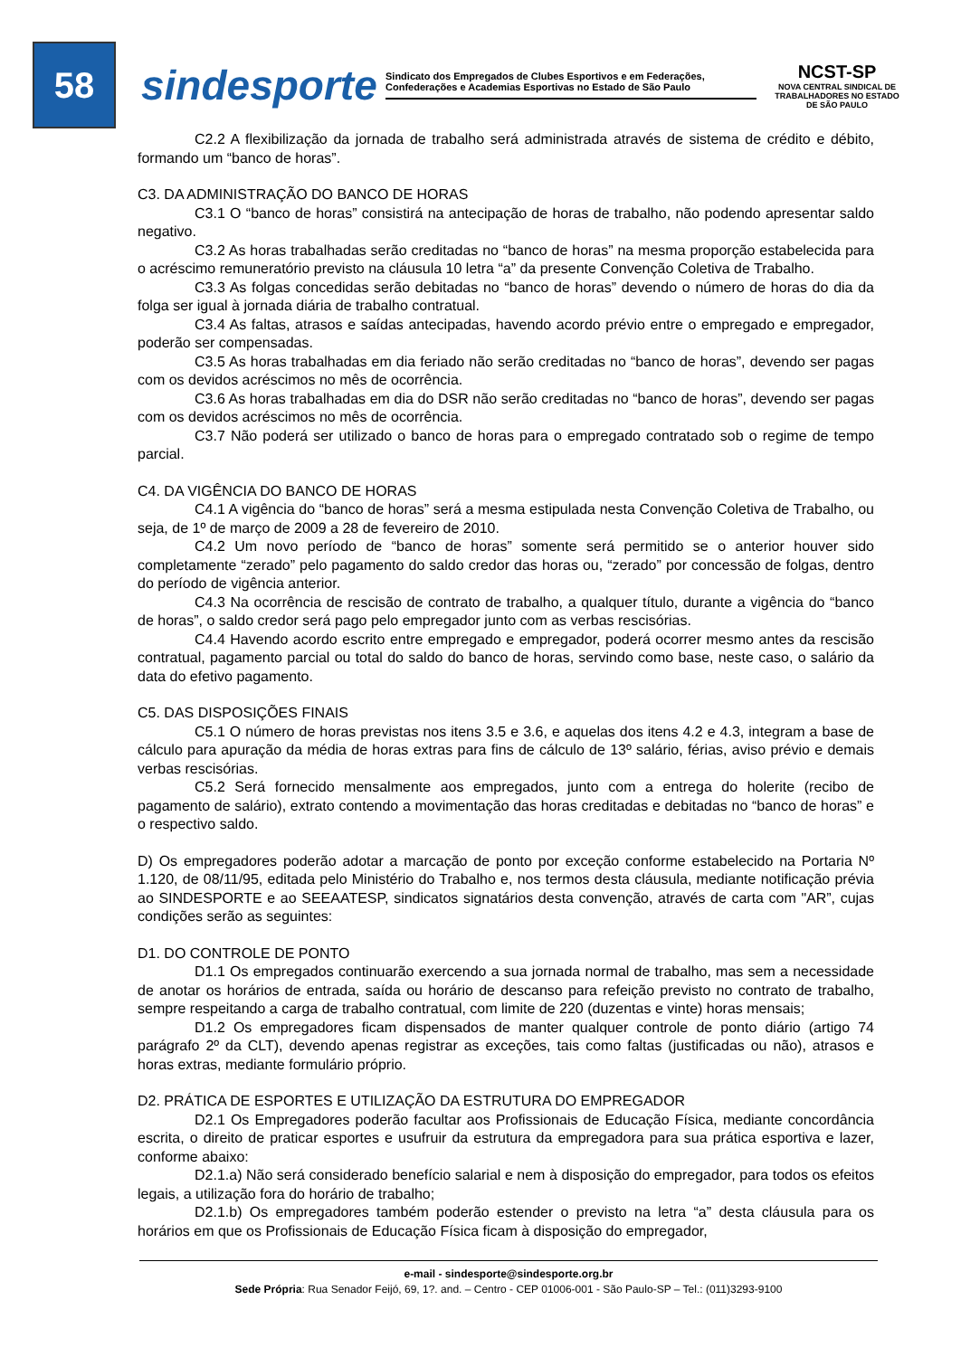58
sindesporte
Sindicato dos Empregados de Clubes Esportivos e em Federações, Confederações e Academias Esportivas no Estado de São Paulo
NCST-SP
NOVA CENTRAL SINDICAL DE TRABALHADORES NO ESTADO DE SÃO PAULO
C2.2 A flexibilização da jornada de trabalho será administrada através de sistema de crédito e débito, formando um “banco de horas”.
C3. DA ADMINISTRAÇÃO DO BANCO DE HORAS
C3.1 O “banco de horas” consistirá na antecipação de horas de trabalho, não podendo apresentar saldo negativo.
C3.2 As horas trabalhadas serão creditadas no “banco de horas” na mesma proporção estabelecida para o acréscimo remuneratório previsto na cláusula 10 letra “a” da presente Convenção Coletiva de Trabalho.
C3.3 As folgas concedidas serão debitadas no “banco de horas” devendo o número de horas do dia da folga ser igual à jornada diária de trabalho contratual.
C3.4 As faltas, atrasos e saídas antecipadas, havendo acordo prévio entre o empregado e empregador, poderão ser compensadas.
C3.5 As horas trabalhadas em dia feriado não serão creditadas no “banco de horas”, devendo ser pagas com os devidos acréscimos no mês de ocorrência.
C3.6 As horas trabalhadas em dia do DSR não serão creditadas no “banco de horas”, devendo ser pagas com os devidos acréscimos no mês de ocorrência.
C3.7 Não poderá ser utilizado o banco de horas para o empregado contratado sob o regime de tempo parcial.
C4. DA VIGÊNCIA DO BANCO DE HORAS
C4.1 A vigência do “banco de horas” será a mesma estipulada nesta Convenção Coletiva de Trabalho, ou seja, de 1º de março de 2009 a 28 de fevereiro de 2010.
C4.2 Um novo período de “banco de horas” somente será permitido se o anterior houver sido completamente “zerado” pelo pagamento do saldo credor das horas ou, “zerado” por concessão de folgas, dentro do período de vigência anterior.
C4.3 Na ocorrência de rescisão de contrato de trabalho, a qualquer título, durante a vigência do “banco de horas”, o saldo credor será pago pelo empregador junto com as verbas rescisórias.
C4.4 Havendo acordo escrito entre empregado e empregador, poderá ocorrer mesmo antes da rescisão contratual, pagamento parcial ou total do saldo do banco de horas, servindo como base, neste caso, o salário da data do efetivo pagamento.
C5. DAS DISPOSIÇÕES FINAIS
C5.1 O número de horas previstas nos itens 3.5 e 3.6, e aquelas dos itens 4.2 e 4.3, integram a base de cálculo para apuração da média de horas extras para fins de cálculo de 13º salário, férias, aviso prévio e demais verbas rescisórias.
C5.2 Será fornecido mensalmente aos empregados, junto com a entrega do holerite (recibo de pagamento de salário), extrato contendo a movimentação das horas creditadas e debitadas no “banco de horas” e o respectivo saldo.
D) Os empregadores poderão adotar a marcação de ponto por exceção conforme estabelecido na Portaria Nº 1.120, de 08/11/95, editada pelo Ministério do Trabalho e, nos termos desta cláusula, mediante notificação prévia ao SINDESPORTE e ao SEEAATESP, sindicatos signatários desta convenção, através de carta com "AR”, cujas condições serão as seguintes:
D1. DO CONTROLE DE PONTO
D1.1 Os empregados continuarão exercendo a sua jornada normal de trabalho, mas sem a necessidade de anotar os horários de entrada, saída ou horário de descanso para refeição previsto no contrato de trabalho, sempre respeitando a carga de trabalho contratual, com limite de 220 (duzentas e vinte) horas mensais;
D1.2 Os empregadores ficam dispensados de manter qualquer controle de ponto diário (artigo 74 parágrafo 2º da CLT), devendo apenas registrar as exceções, tais como faltas (justificadas ou não), atrasos e horas extras, mediante formulário próprio.
D2. PRÁTICA DE ESPORTES E UTILIZAÇÃO DA ESTRUTURA DO EMPREGADOR
D2.1 Os Empregadores poderão facultar aos Profissionais de Educação Física, mediante concordância escrita, o direito de praticar esportes e usufruir da estrutura da empregadora para sua prática esportiva e lazer, conforme abaixo:
D2.1.a) Não será considerado benefício salarial e nem à disposição do empregador, para todos os efeitos legais, a utilização fora do horário de trabalho;
D2.1.b) Os empregadores também poderão estender o previsto na letra “a” desta cláusula para os horários em que os Profissionais de Educação Física ficam à disposição do empregador,
e-mail - sindesporte@sindesporte.org.br
Sede Própria: Rua Senador Feijó, 69, 1?. and. – Centro - CEP 01006-001 - São Paulo-SP – Tel.: (011)3293-9100